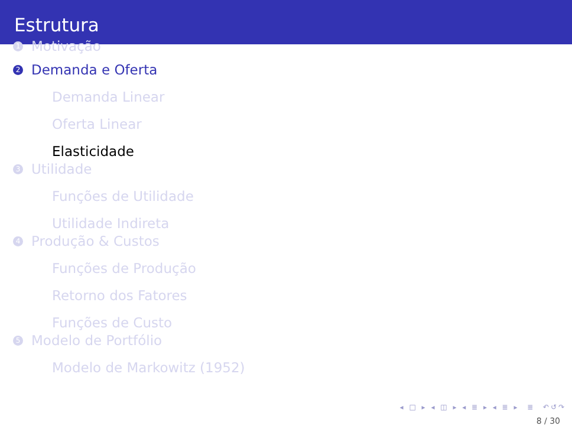Estrutura
1 Motivação
2 Demanda e Oferta
Demanda Linear
Oferta Linear
Elasticidade
3 Utilidade
Funções de Utilidade
Utilidade Indireta
4 Produção & Custos
Funções de Produção
Retorno dos Fatores
Funções de Custo
5 Modelo de Portfólio
Modelo de Markowitz (1952)
◂ □ ▸ ◂ ◫ ▸ ◂ ≣ ▸ ◂ ≣ ▸ ≣ ↶↺↷
8 / 30